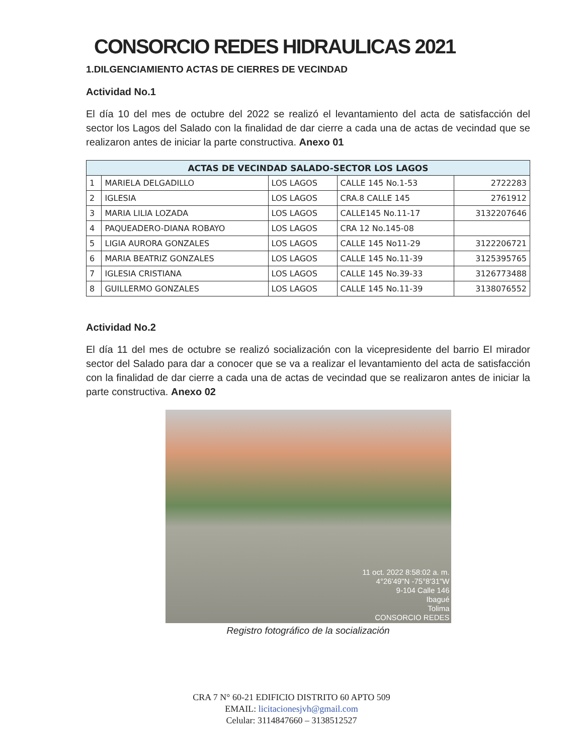CONSORCIO REDES HIDRAULICAS 2021
1.DILGENCIAMIENTO ACTAS DE CIERRES DE VECINDAD
Actividad No.1
El día 10 del mes de octubre del 2022 se realizó el levantamiento del acta de satisfacción del sector los Lagos del Salado con la finalidad de dar cierre a cada una de actas de vecindad que se realizaron antes de iniciar la parte constructiva. Anexo 01
| ACTAS DE VECINDAD SALADO-SECTOR LOS LAGOS | | | | |
| --- | --- | --- | --- | --- |
| 1 | MARIELA DELGADILLO | LOS LAGOS | CALLE 145 No.1-53 | 2722283 |
| 2 | IGLESIA | LOS LAGOS | CRA.8 CALLE 145 | 2761912 |
| 3 | MARIA LILIA LOZADA | LOS LAGOS | CALLE145 No.11-17 | 3132207646 |
| 4 | PAQUEADERO-DIANA ROBAYO | LOS LAGOS | CRA 12 No.145-08 | |
| 5 | LIGIA AURORA GONZALES | LOS LAGOS | CALLE 145 No11-29 | 3122206721 |
| 6 | MARIA BEATRIZ GONZALES | LOS LAGOS | CALLE 145 No.11-39 | 3125395765 |
| 7 | IGLESIA CRISTIANA | LOS LAGOS | CALLE 145 No.39-33 | 3126773488 |
| 8 | GUILLERMO GONZALES | LOS LAGOS | CALLE 145 No.11-39 | 3138076552 |
Actividad No.2
El día 11 del mes de octubre se realizó socialización con la vicepresidente del barrio El mirador sector del Salado para dar a conocer que se va a realizar el levantamiento del acta de satisfacción con la finalidad de dar cierre a cada una de actas de vecindad que se realizaron antes de iniciar la parte constructiva. Anexo 02
11 oct. 2022 8:58:02 a. m.
4°26'49"N -75°8'31"W
9-104 Calle 146
Ibagué
Tolima
CONSORCIO REDES
Registro fotográfico de la socialización
CRA 7 N° 60-21 EDIFICIO DISTRITO 60 APTO 509
EMAIL: licitacionesjvh@gmail.com
Celular: 3114847660 – 3138512527